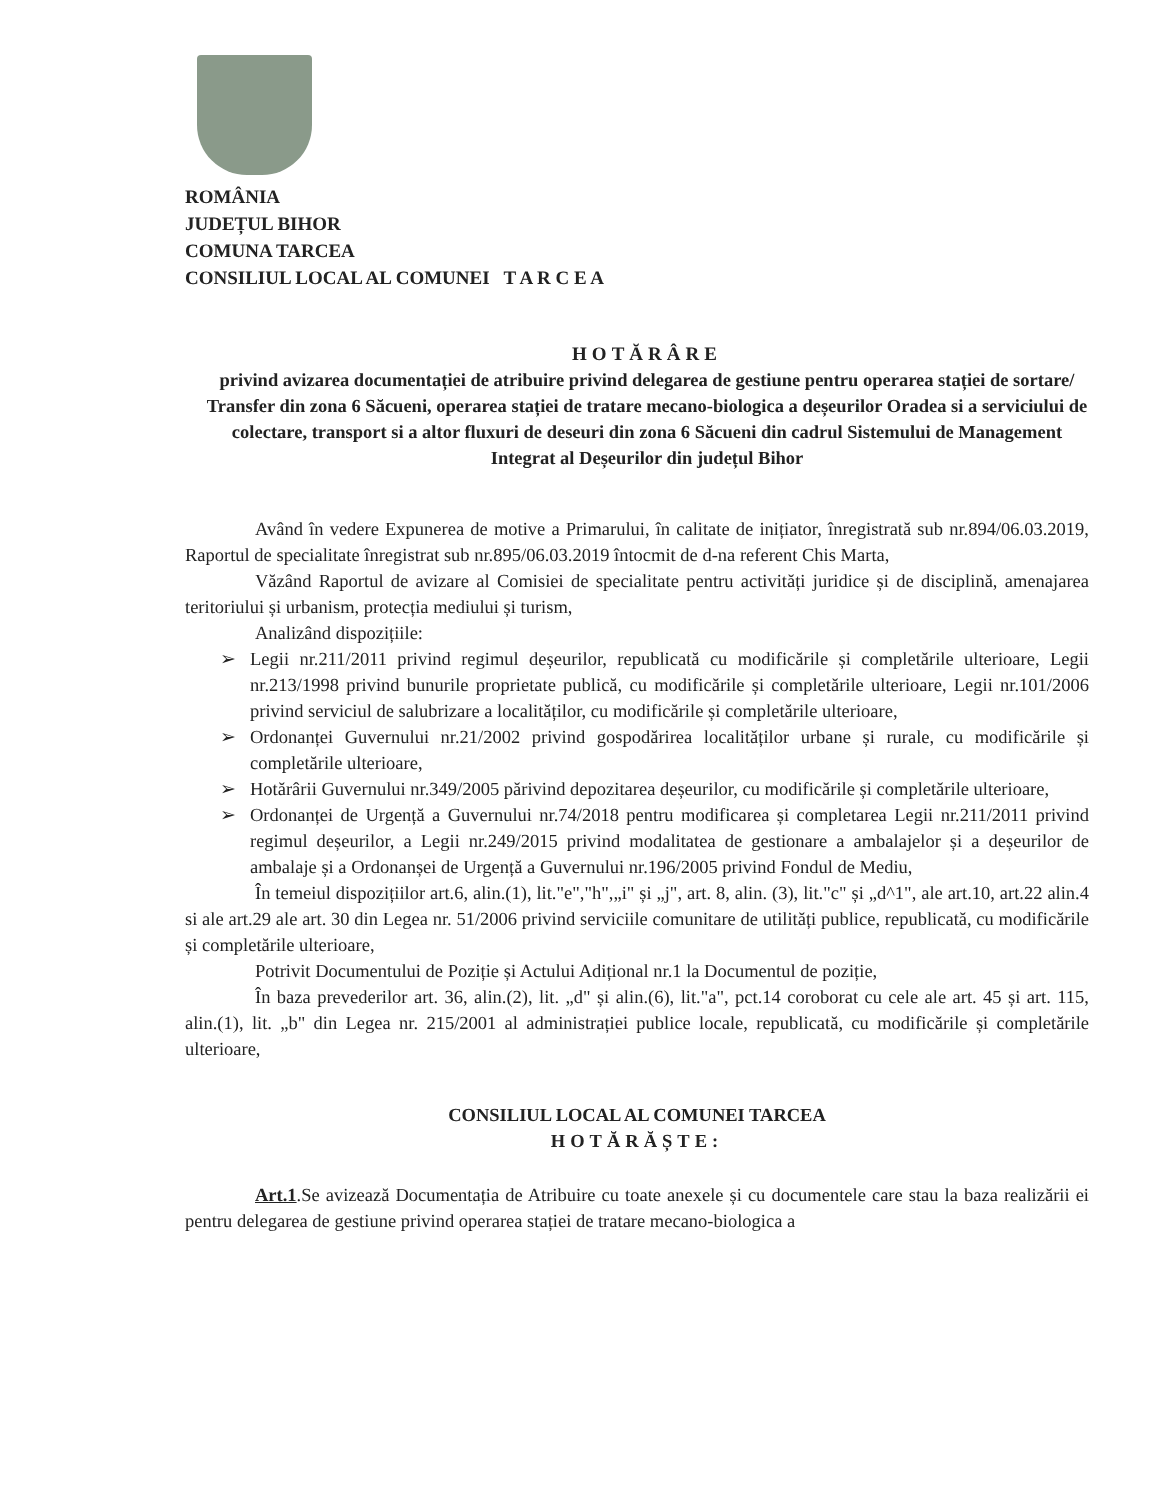ROMÂNIA
JUDEȚUL BIHOR
COMUNA TARCEA
CONSILIUL LOCAL AL COMUNEI T A R C E A
HOTĂRÂRE
privind avizarea documentației de atribuire privind delegarea de gestiune pentru operarea stației de sortare/ Transfer din zona 6 Săcueni, operarea stației de tratare mecano-biologica a deșeurilor Oradea si a serviciului de colectare, transport si a altor fluxuri de deseuri din zona 6 Săcueni din cadrul Sistemului de Management Integrat al Deșeurilor din județul Bihor
Având în vedere Expunerea de motive a Primarului, în calitate de inițiator, înregistrată sub nr.894/06.03.2019, Raportul de specialitate înregistrat sub nr.895/06.03.2019 întocmit de d-na referent Chis Marta,
Văzând Raportul de avizare al Comisiei de specialitate pentru activități juridice și de disciplină, amenajarea teritoriului și urbanism, protecția mediului și turism,
Analizând dispozițiile:
➢ Legii nr.211/2011 privind regimul deșeurilor, republicată cu modificările și completările ulterioare, Legii nr.213/1998 privind bunurile proprietate publică, cu modificările și completările ulterioare, Legii nr.101/2006 privind serviciul de salubrizare a localităților, cu modificările și completările ulterioare,
➢ Ordonanței Guvernului nr.21/2002 privind gospodărirea localităților urbane și rurale, cu modificările și completările ulterioare,
➢ Hotărârii Guvernului nr.349/2005 părivind depozitarea deșeurilor, cu modificările și completările ulterioare,
➢ Ordonanței de Urgență a Guvernului nr.74/2018 pentru modificarea și completarea Legii nr.211/2011 privind regimul deșeurilor, a Legii nr.249/2015 privind modalitatea de gestionare a ambalajelor și a deșeurilor de ambalaje și a Ordonanșei de Urgență a Guvernului nr.196/2005 privind Fondul de Mediu,
În temeiul dispozițiilor art.6, alin.(1), lit."e","h",„i" și „j", art. 8, alin. (3), lit."c" și „d^1", ale art.10, art.22 alin.4 si ale art.29 ale art. 30 din Legea nr. 51/2006 privind serviciile comunitare de utilități publice, republicată, cu modificările și completările ulterioare,
Potrivit Documentului de Poziție și Actului Adițional nr.1 la Documentul de poziție,
În baza prevederilor art. 36, alin.(2), lit. „d" și alin.(6), lit."a", pct.14 coroborat cu cele ale art. 45 și art. 115, alin.(1), lit. „b" din Legea nr. 215/2001 al administrației publice locale, republicată, cu modificările și completările ulterioare,
CONSILIUL LOCAL AL COMUNEI TARCEA
HOTĂRĂȘTE:
Art.1.Se avizează Documentația de Atribuire cu toate anexele și cu documentele care stau la baza realizării ei pentru delegarea de gestiune privind operarea stației de tratare mecano-biologica a